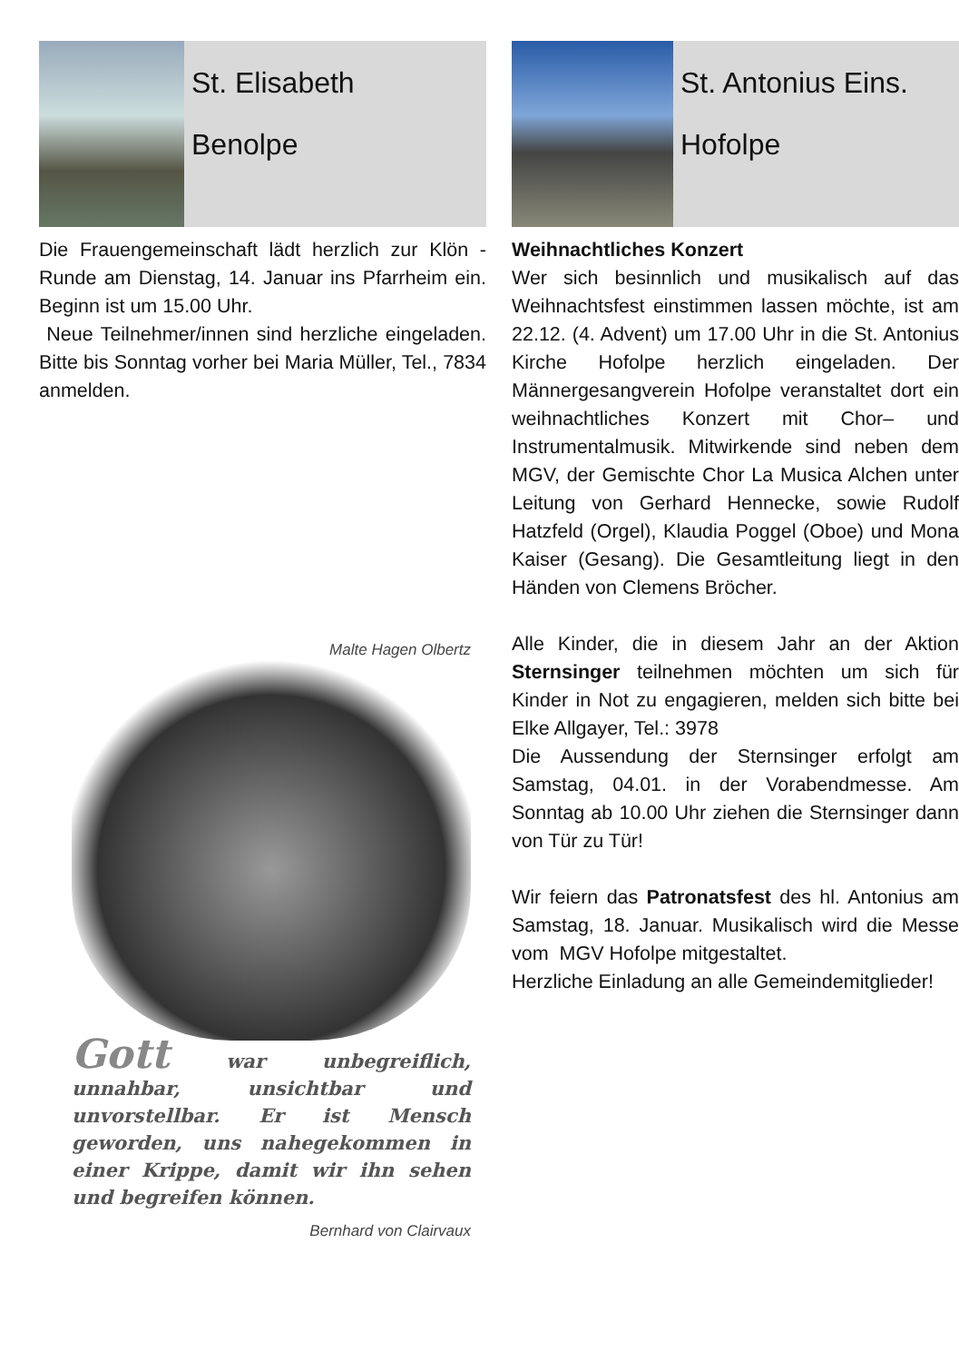St. Elisabeth
Benolpe
Die Frauengemeinschaft lädt herzlich zur Klön -Runde am Dienstag, 14. Januar ins Pfarrheim ein. Beginn ist um 15.00 Uhr.
Neue Teilnehmer/innen sind herzliche eingeladen. Bitte bis Sonntag vorher bei Maria Müller, Tel., 7834 anmelden.
Malte Hagen Olbertz
Gott war unbegreiflich, unnahbar, unsichtbar und unvorstellbar. Er ist Mensch geworden, uns nahegekommen in einer Krippe, damit wir ihn sehen und begreifen können.
Bernhard von Clairvaux
St. Antonius Eins.
Hofolpe
Weihnachtliches Konzert
Wer sich besinnlich und musikalisch auf das Weihnachtsfest einstimmen lassen möchte, ist am 22.12. (4. Advent) um 17.00 Uhr in die St. Antonius Kirche Hofolpe herzlich eingeladen. Der Männergesangverein Hofolpe veranstaltet dort ein weihnachtliches Konzert mit Chor– und Instrumentalmusik. Mitwirkende sind neben dem MGV, der Gemischte Chor La Musica Alchen unter Leitung von Gerhard Hennecke, sowie Rudolf Hatzfeld (Orgel), Klaudia Poggel (Oboe) und Mona Kaiser (Gesang). Die Gesamtleitung liegt in den Händen von Clemens Bröcher.
Alle Kinder, die in diesem Jahr an der Aktion Sternsinger teilnehmen möchten um sich für Kinder in Not zu engagieren, melden sich bitte bei Elke Allgayer, Tel.: 3978
Die Aussendung der Sternsinger erfolgt am Samstag, 04.01. in der Vorabendmesse. Am Sonntag ab 10.00 Uhr ziehen die Sternsinger dann von Tür zu Tür!
Wir feiern das Patronatsfest des hl. Antonius am Samstag, 18. Januar. Musikalisch wird die Messe vom MGV Hofolpe mitgestaltet.
Herzliche Einladung an alle Gemeindemitglieder!